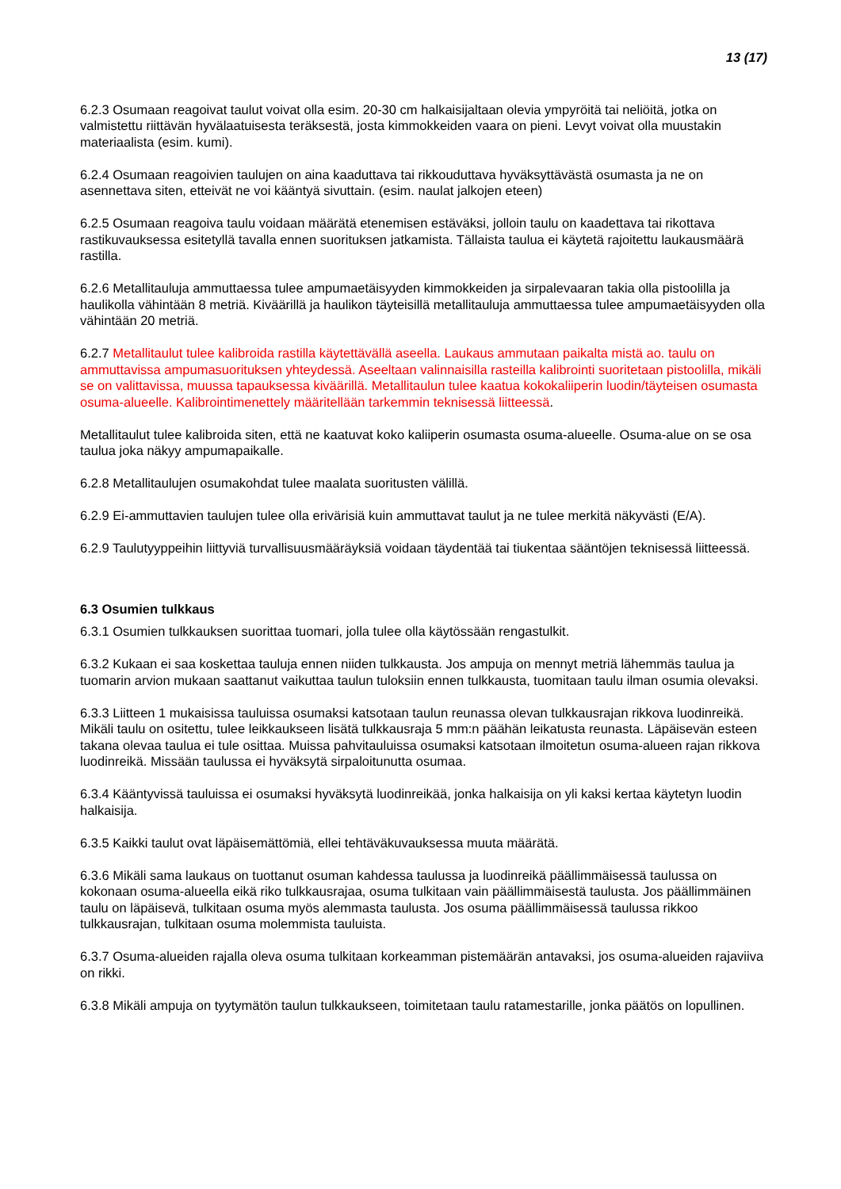13 (17)
6.2.3 Osumaan reagoivat taulut voivat olla esim. 20-30 cm halkaisijaltaan olevia ympyröitä tai neliöitä, jotka on valmistettu riittävän hyvälaatuisesta teräksestä, josta kimmokkeiden vaara on pieni. Levyt voivat olla muustakin materiaalista (esim. kumi).
6.2.4 Osumaan reagoivien taulujen on aina kaaduttava tai rikkouduttava hyväksyttävästä osumasta ja ne on asennettava siten, etteivät ne voi kääntyä sivuttain. (esim. naulat jalkojen eteen)
6.2.5 Osumaan reagoiva taulu voidaan määrätä etenemisen estäväksi, jolloin taulu on kaadettava tai rikottava rastikuvauksessa esitetyllä tavalla ennen suorituksen jatkamista. Tällaista taulua ei käytetä rajoitettu laukausmäärä rastilla.
6.2.6 Metallitauluja ammuttaessa tulee ampumaetäisyyden kimmokkeiden ja sirpalevaaran takia olla pistoolilla ja haulikolla vähintään 8 metriä. Kiväärillä ja haulikon täyteisillä metallitauluja ammuttaessa tulee ampumaetäisyyden olla vähintään 20 metriä.
6.2.7 Metallitaulut tulee kalibroida rastilla käytettävällä aseella. Laukaus ammutaan paikalta mistä ao. taulu on ammuttavissa ampumasuorituksen yhteydessä. Aseeltaan valinnaisilla rasteilla kalibrointi suoritetaan pistoolilla, mikäli se on valittavissa, muussa tapauksessa kiväärillä. Metallitaulun tulee kaatua kokokaliiperin luodin/täyteisen osumasta osuma-alueelle. Kalibrointimenettely määritellään tarkemmin teknisessä liitteessä.
Metallitaulut tulee kalibroida siten, että ne kaatuvat koko kaliiperin osumasta osuma-alueelle. Osuma-alue on se osa taulua joka näkyy ampumapaikalle.
6.2.8 Metallitaulujen osumakohdat tulee maalata suoritusten välillä.
6.2.9 Ei-ammuttavien taulujen tulee olla erivärisiä kuin ammuttavat taulut ja ne tulee merkitä näkyvästi (E/A).
6.2.9 Taulutyyppeihin liittyviä turvallisuusmääräyksiä voidaan täydentää tai tiukentaa sääntöjen teknisessä liitteessä.
6.3 Osumien tulkkaus
6.3.1 Osumien tulkkauksen suorittaa tuomari, jolla tulee olla käytössään rengastulkit.
6.3.2 Kukaan ei saa koskettaa tauluja ennen niiden tulkkausta. Jos ampuja on mennyt metriä lähemmäs taulua ja tuomarin arvion mukaan saattanut vaikuttaa taulun tuloksiin ennen tulkkausta, tuomitaan taulu ilman osumia olevaksi.
6.3.3 Liitteen 1 mukaisissa tauluissa osumaksi katsotaan taulun reunassa olevan tulkkausrajan rikkova luodinreikä. Mikäli taulu on ositettu, tulee leikkaukseen lisätä tulkkausraja 5 mm:n päähän leikatusta reunasta. Läpäisevän esteen takana olevaa taulua ei tule osittaa. Muissa pahvitauluissa osumaksi katsotaan ilmoitetun osuma-alueen rajan rikkova luodinreikä. Missään taulussa ei hyväksytä sirpaloitunutta osumaa.
6.3.4 Kääntyvissä tauluissa ei osumaksi hyväksytä luodinreikää, jonka halkaisija on yli kaksi kertaa käytetyn luodin halkaisija.
6.3.5 Kaikki taulut ovat läpäisemättömiä, ellei tehtäväkuvauksessa muuta määrätä.
6.3.6 Mikäli sama laukaus on tuottanut osuman kahdessa taulussa ja luodinreikä päällimmäisessä taulussa on kokonaan osuma-alueella eikä riko tulkkausrajaa, osuma tulkitaan vain päällimmäisestä taulusta. Jos päällimmäinen taulu on läpäisevä, tulkitaan osuma myös alemmasta taulusta. Jos osuma päällimmäisessä taulussa rikkoo tulkkausrajan, tulkitaan osuma molemmista tauluista.
6.3.7 Osuma-alueiden rajalla oleva osuma tulkitaan korkeamman pistemäärän antavaksi, jos osuma-alueiden rajaviiva on rikki.
6.3.8 Mikäli ampuja on tyytymätön taulun tulkkaukseen, toimitetaan taulu ratamestarille, jonka päätös on lopullinen.